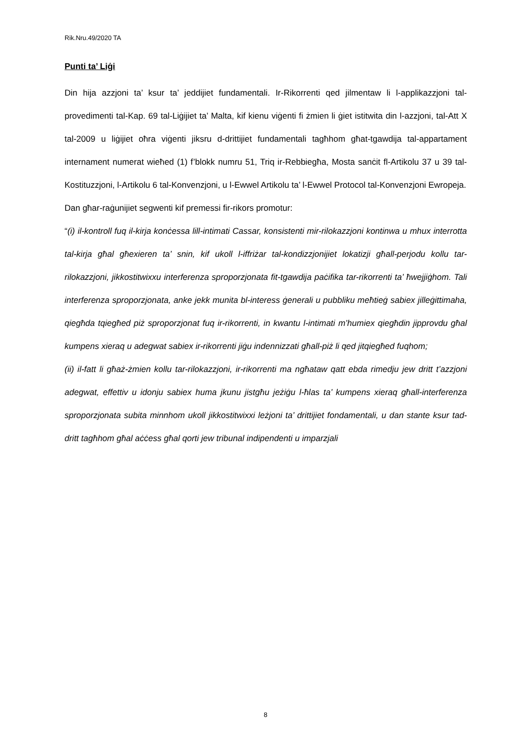Rik.Nru.49/2020 TA
Punti ta’ Liġi
Din hija azzjoni ta’ ksur ta’ jeddijiet fundamentali. Ir-Rikorrenti qed jilmentaw li l-applikazzjoni tal-provedimenti tal-Kap. 69 tal-Liġijiet ta’ Malta, kif kienu viġenti fi żmien li ġiet istitwita din l-azzjoni, tal-Att X tal-2009 u liġijiet oħra viġenti jiksru d-drittijiet fundamentali tagħhom għat-tgawdija tal-appartament internament numerat wieħed (1) f’blokk numru 51, Triq ir-Rebbiegħa, Mosta sanċit fl-Artikolu 37 u 39 tal-Kostituzzjoni, l-Artikolu 6 tal-Konvenzjoni, u l-Ewwel Artikolu ta’ l-Ewwel Protocol tal-Konvenzjoni Ewropeja.
Dan għar-raġunijiet segwenti kif premessi fir-rikors promotur:
“(i) il-kontroll fuq il-kirja konċessa lill-intimati Cassar, konsistenti mir-rilokazzjoni kontinwa u mhux interrotta tal-kirja għal għexieren ta’ snin, kif ukoll l-iffriżar tal-kondizzjonijiet lokatizji għall-perjodu kollu tar-rilokazzjoni, jikkostitwixxu interferenza sproporzjonata fit-tgawdija paċifika tar-rikorrenti ta’ ħwejjiġhom. Tali interferenza sproporzjonata, anke jekk munita bl-interess ġenerali u pubbliku meħtieġ sabiex jilleġittimaha, qiegħda tqiegħed piż sproporzjonat fuq ir-rikorrenti, in kwantu l-intimati m’humiex qiegħdin jipprovdu għal kumpens xieraq u adegwat sabiex ir-rikorrenti jiġu indennizzati għall-piż li qed jitqiegħed fuqhom;
(ii) il-fatt li għaż-żmien kollu tar-rilokazzjoni, ir-rikorrenti ma ngħataw qatt ebda rimedju jew dritt t’azzjoni adegwat, effettiv u idonju sabiex huma jkunu jistgħu jeżiġu l-ħlas ta’ kumpens xieraq għall-interferenza sproporzjonata subita minnhom ukoll jikkostitwixxi leżjoni ta’ drittijiet fondamentali, u dan stante ksur tad-dritt tagħhom għal aċċess għal qorti jew tribunal indipendenti u imparzjali
8